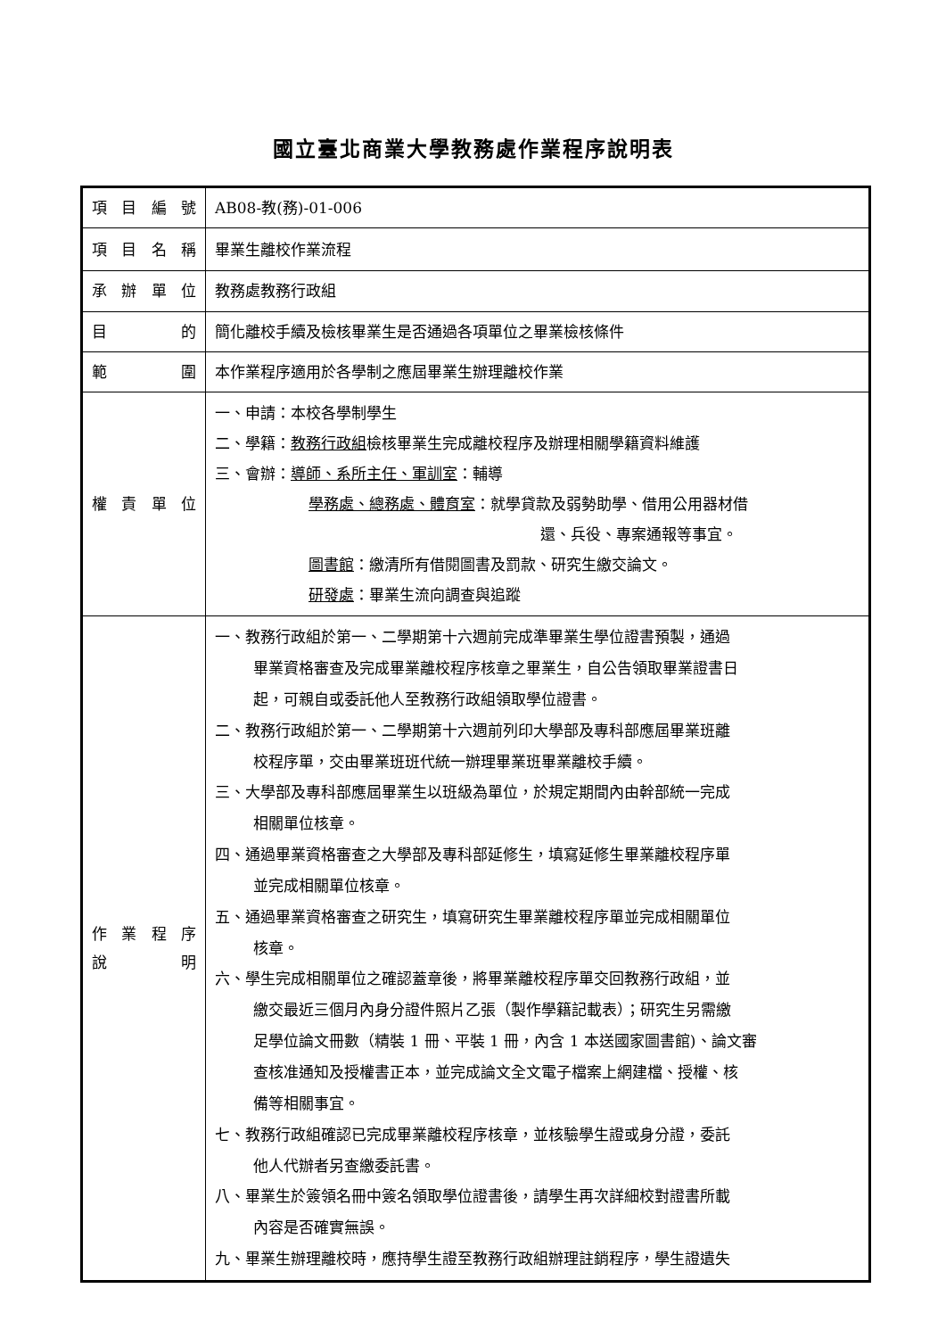國立臺北商業大學教務處作業程序說明表
| 項 目 編 號 | AB08-教(務)-01-006 |
| 項 目 名 稱 | 畢業生離校作業流程 |
| 承 辦 單 位 | 教務處教務行政組 |
| 目 的 | 簡化離校手續及檢核畢業生是否通過各項單位之畢業檢核條件 |
| 範 圍 | 本作業程序適用於各學制之應屆畢業生辦理離校作業 |
| 權 責 單 位 | 一、申請：本校各學制學生 二、學籍： 教務行政組 檢核畢業生完成離校程序及辦理相關學籍資料維護 三、會辦： 導師、系所主任、軍訓室 ：輔導 學務處、總務處、體育室 ：就學貸款及弱勢助學、借用公用器材借 還、兵役、專案通報等事宜。 圖書館 ：繳清所有借閱圖書及罰款、研究生繳交論文。 研發處 ：畢業生流向調查與追蹤 |
| 作 業 程 序 說 明 | 一、教務行政組於第一、二學期第十六週前完成準畢業生學位證書預製，通過 畢業資格審查及完成畢業離校程序核章之畢業生，自公告領取畢業證書日 起，可親自或委託他人至教務行政組領取學位證書。 二、教務行政組於第一、二學期第十六週前列印大學部及專科部應屆畢業班離 校程序單，交由畢業班班代統一辦理畢業班畢業離校手續。 三、大學部及專科部應屆畢業生以班級為單位，於規定期間內由幹部統一完成 相關單位核章。 四、通過畢業資格審查之大學部及專科部延修生，填寫延修生畢業離校程序單 並完成相關單位核章。 五、通過畢業資格審查之研究生，填寫研究生畢業離校程序單並完成相關單位 核章。 六、學生完成相關單位之確認蓋章後，將畢業離校程序單交回教務行政組，並 繳交最近三個月內身分證件照片乙張（製作學籍記載表）；研究生另需繳 足學位論文冊數（精裝 1 冊、平裝 1 冊，內含 1 本送國家圖書館)、論文審 查核准通知及授權書正本，並完成論文全文電子檔案上網建檔、授權、核 備等相關事宜。 七、教務行政組確認已完成畢業離校程序核章，並核驗學生證或身分證，委託 他人代辦者另查繳委託書。 八、畢業生於簽領名冊中簽名領取學位證書後，請學生再次詳細校對證書所載 內容是否確實無誤。 九、畢業生辦理離校時，應持學生證至教務行政組辦理註銷程序，學生證遺失 |